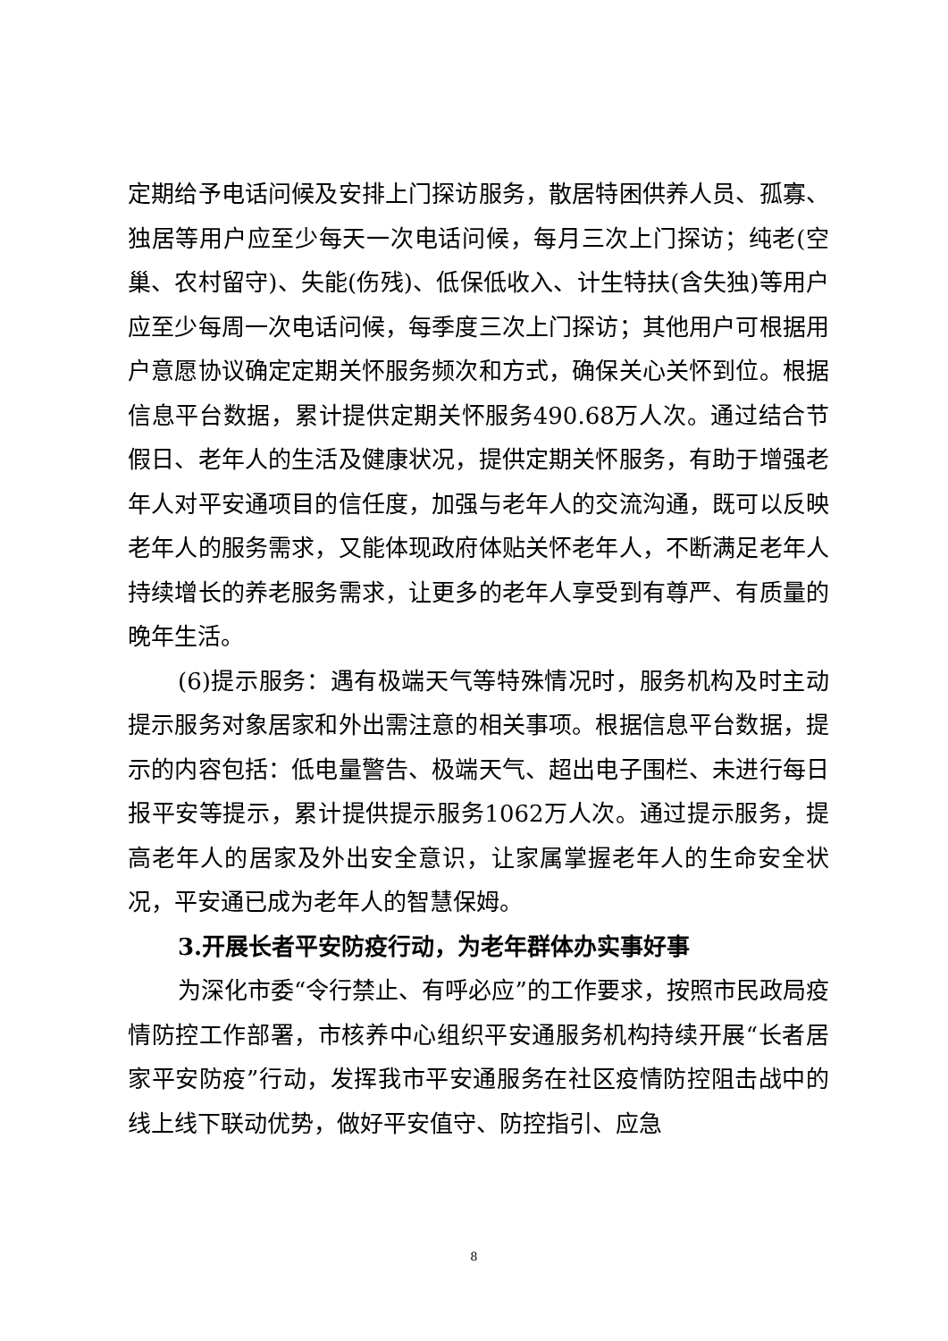定期给予电话问候及安排上门探访服务，散居特困供养人员、孤寡、独居等用户应至少每天一次电话问候，每月三次上门探访；纯老(空巢、农村留守)、失能(伤残)、低保低收入、计生特扶(含失独)等用户应至少每周一次电话问候，每季度三次上门探访；其他用户可根据用户意愿协议确定定期关怀服务频次和方式，确保关心关怀到位。根据信息平台数据，累计提供定期关怀服务490.68万人次。通过结合节假日、老年人的生活及健康状况，提供定期关怀服务，有助于增强老年人对平安通项目的信任度，加强与老年人的交流沟通，既可以反映老年人的服务需求，又能体现政府体贴关怀老年人，不断满足老年人持续增长的养老服务需求，让更多的老年人享受到有尊严、有质量的晚年生活。
(6)提示服务：遇有极端天气等特殊情况时，服务机构及时主动提示服务对象居家和外出需注意的相关事项。根据信息平台数据，提示的内容包括：低电量警告、极端天气、超出电子围栏、未进行每日报平安等提示，累计提供提示服务1062万人次。通过提示服务，提高老年人的居家及外出安全意识，让家属掌握老年人的生命安全状况，平安通已成为老年人的智慧保姆。
3.开展长者平安防疫行动，为老年群体办实事好事
为深化市委“令行禁止、有呼必应”的工作要求，按照市民政局疫情防控工作部署，市核养中心组织平安通服务机构持续开展“长者居家平安防疫”行动，发挥我市平安通服务在社区疫情防控阻击战中的线上线下联动优势，做好平安值守、防控指引、应急
8